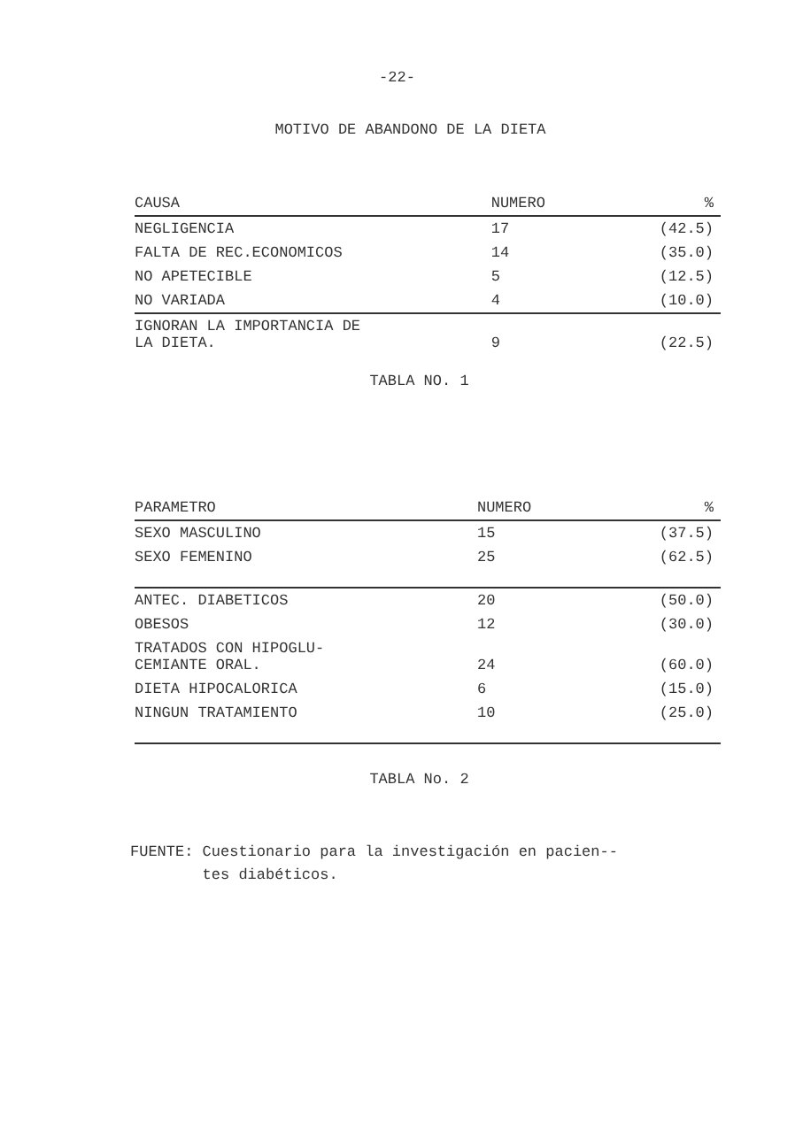-22-
MOTIVO DE ABANDONO DE LA DIETA
| CAUSA | NUMERO | % |
| --- | --- | --- |
| NEGLIGENCIA | 17 | (42.5) |
| FALTA DE REC.ECONOMICOS | 14 | (35.0) |
| NO APETECIBLE | 5 | (12.5) |
| NO VARIADA | 4 | (10.0) |
| IGNORAN LA IMPORTANCIA DE LA DIETA. | 9 | (22.5) |
TABLA NO. 1
| PARAMETRO | NUMERO | % |
| --- | --- | --- |
| SEXO MASCULINO | 15 | (37.5) |
| SEXO FEMENINO | 25 | (62.5) |
| ANTEC. DIABETICOS | 20 | (50.0) |
| OBESOS | 12 | (30.0) |
| TRATADOS CON HIPOGLU- CEMIANTE ORAL. | 24 | (60.0) |
| DIETA HIPOCALORICA | 6 | (15.0) |
| NINGUN TRATAMIENTO | 10 | (25.0) |
TABLA No. 2
FUENTE: Cuestionario para la investigación en pacien--
tes diabéticos.